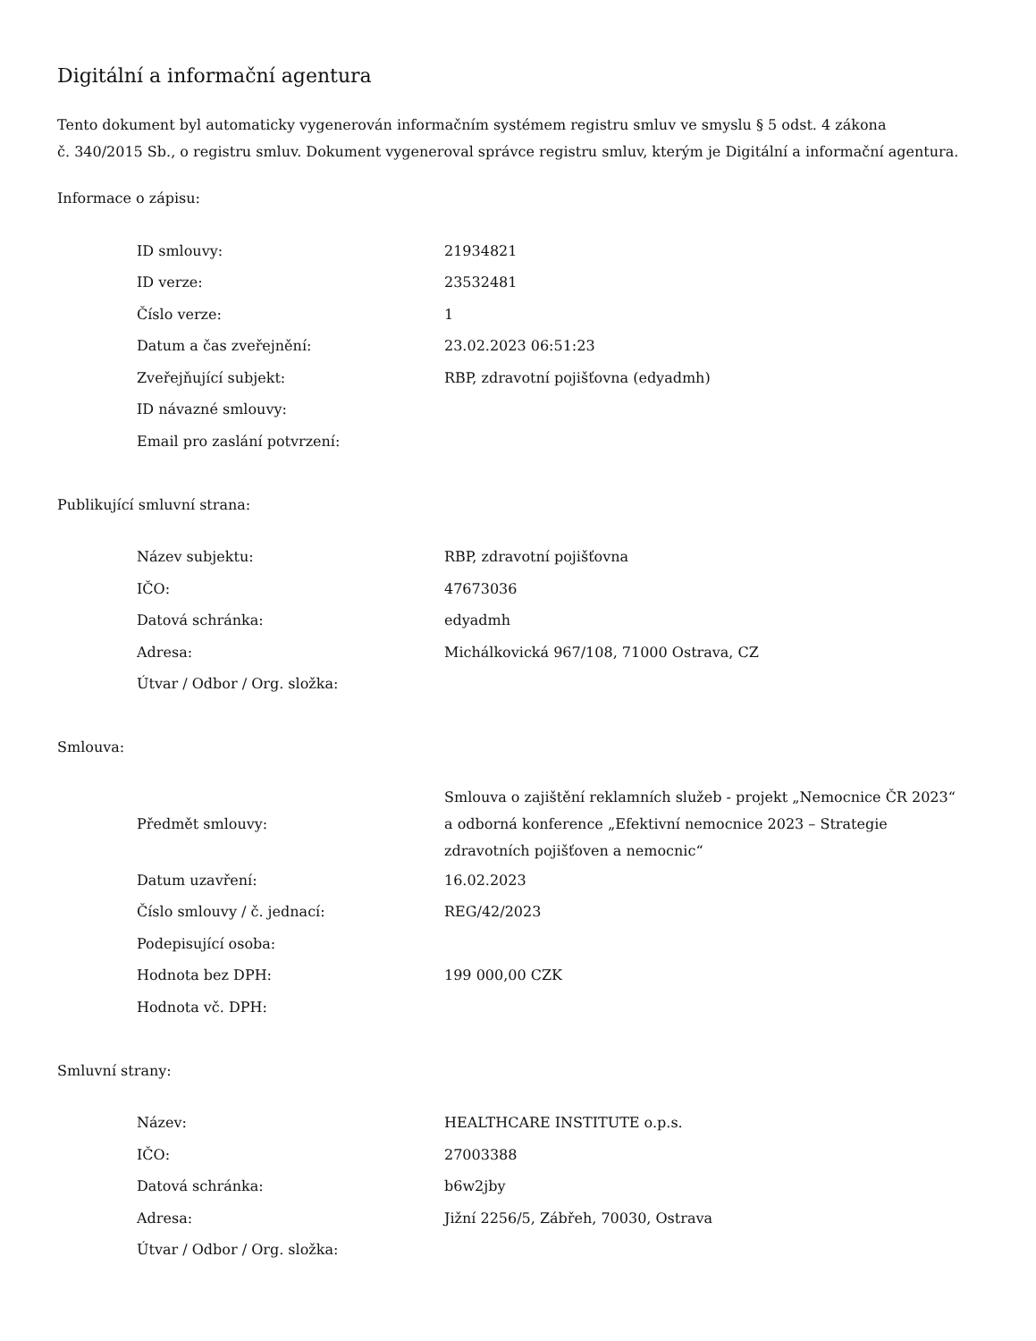Digitální a informační agentura
Tento dokument byl automaticky vygenerován informačním systémem registru smluv ve smyslu § 5 odst. 4 zákona
č. 340/2015 Sb., o registru smluv. Dokument vygeneroval správce registru smluv, kterým je Digitální a informační agentura.
Informace o zápisu:
| ID smlouvy: | 21934821 |
| ID verze: | 23532481 |
| Číslo verze: | 1 |
| Datum a čas zveřejnění: | 23.02.2023 06:51:23 |
| Zveřejňující subjekt: | RBP, zdravotní pojišťovna (edyadmh) |
| ID návazné smlouvy: | |
| Email pro zaslání potvrzení: | |
Publikující smluvní strana:
| Název subjektu: | RBP, zdravotní pojišťovna |
| IČO: | 47673036 |
| Datová schránka: | edyadmh |
| Adresa: | Michálkovická 967/108, 71000 Ostrava, CZ |
| Útvar / Odbor / Org. složka: | |
Smlouva:
| Předmět smlouvy: | Smlouva o zajištění reklamních služeb - projekt „Nemocnice ČR 2023“ a odborná konference „Efektivní nemocnice 2023 – Strategie zdravotních pojišťoven a nemocnic“ |
| Datum uzavření: | 16.02.2023 |
| Číslo smlouvy / č. jednací: | REG/42/2023 |
| Podepisující osoba: | |
| Hodnota bez DPH: | 199 000,00 CZK |
| Hodnota vč. DPH: | |
Smluvní strany:
| Název: | HEALTHCARE INSTITUTE o.p.s. |
| IČO: | 27003388 |
| Datová schránka: | b6w2jby |
| Adresa: | Jižní 2256/5, Zábřeh, 70030, Ostrava |
| Útvar / Odbor / Org. složka: | |